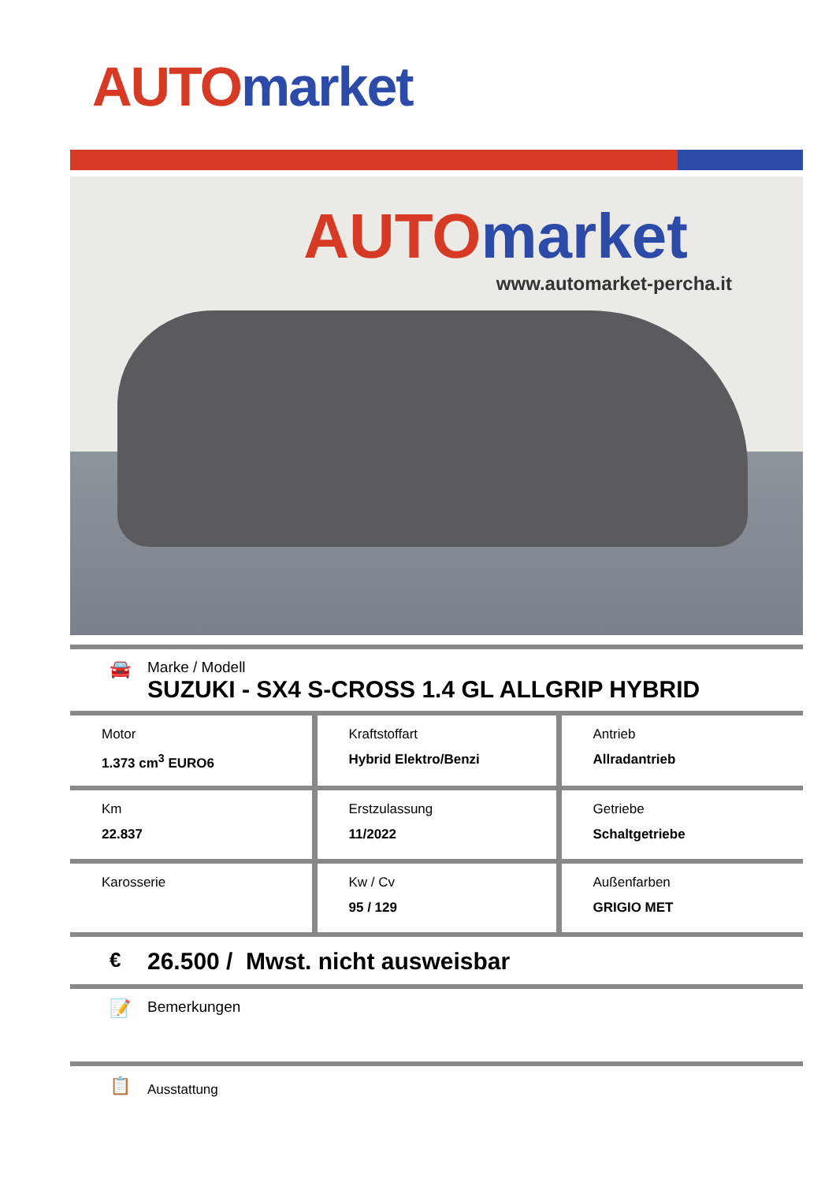AUTO market
AUTO market
www.automarket-percha.it
🚘
Marke / Modell
SUZUKI - SX4 S-CROSS 1.4 GL ALLGRIP HYBRID
| Motor 1.373 cm<sup>3</sup> EURO6 | Kraftstoffart Hybrid Elektro/Benzi | Antrieb Allradantrieb |
| Km 22.837 | Erstzulassung 11/2022 | Getriebe Schaltgetriebe |
| Karosserie | Kw / Cv 95 / 129 | Außenfarben GRIGIO MET |
€
26.500 / Mwst. nicht ausweisbar
📝
Bemerkungen
📋
Ausstattung